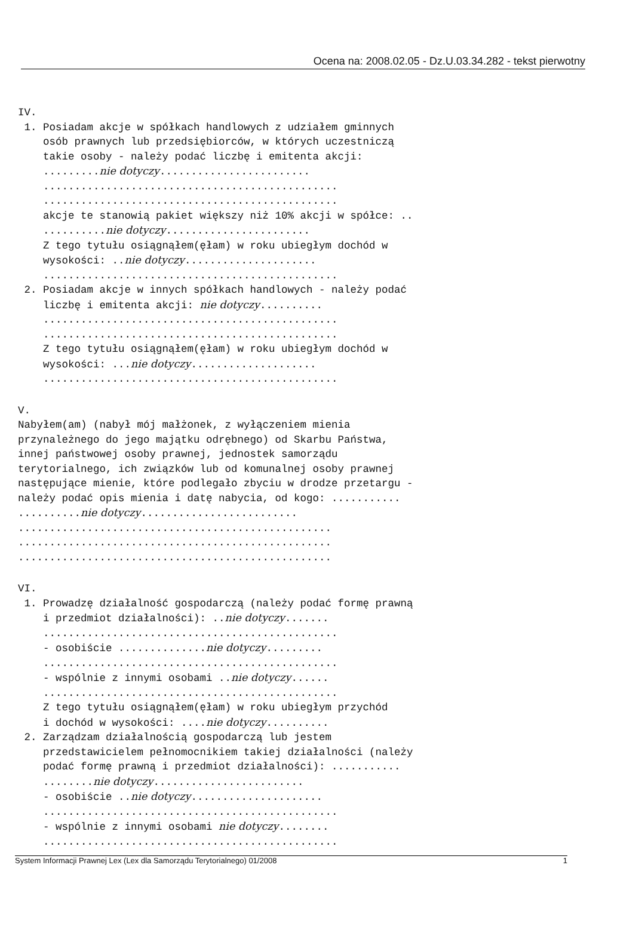Ocena na: 2008.02.05 - Dz.U.03.34.282 - tekst pierwotny
IV.
1. Posiadam akcje w spółkach handlowych z udziałem gminnych osób prawnych lub przedsiębiorców, w których uczestniczą takie osoby - należy podać liczbę i emitenta akcji: .........nie dotyczy........................ ............................................... ............................................... akcje te stanowią pakiet większy niż 10% akcji w spółce: .. ..........nie dotyczy....................... Z tego tytułu osiągnąłem(ęłam) w roku ubiegłym dochód w wysokości: ..nie dotyczy..................... ............................................... 2. Posiadam akcje w innych spółkach handlowych - należy podać liczbę i emitenta akcji: nie dotyczy.......... ............................................... ............................................... Z tego tytułu osiągnąłem(ęłam) w roku ubiegłym dochód w wysokości: ...nie dotyczy.................... ...............................................
V. Nabyłem(am) (nabył mój małżonek, z wyłączeniem mienia przynależnego do jego majątku odrębnego) od Skarbu Państwa, innej państwowej osoby prawnej, jednostek samorządu terytorialnego, ich związków lub od komunalnej osoby prawnej następujące mienie, które podlegało zbyciu w drodze przetargu - należy podać opis mienia i datę nabycia, od kogo: ........... ..........nie dotyczy......................... .................................................. .................................................. ..................................................
VI. 1. Prowadzę działalność gospodarczą (należy podać formę prawną i przedmiot działalności): ..nie dotyczy....... ............................................... - osobiście ..............nie dotyczy......... ............................................... - wspólnie z innymi osobami ..nie dotyczy...... ............................................... Z tego tytułu osiągnąłem(ęłam) w roku ubiegłym przychód i dochód w wysokości: ....nie dotyczy.......... 2. Zarządzam działalnością gospodarczą lub jestem przedstawicielem pełnomocnikiem takiej działalności (należy podać formę prawną i przedmiot działalności): ........... ........nie dotyczy........................ - osobiście ..nie dotyczy..................... ............................................... - wspólnie z innymi osobami nie dotyczy........ ...............................................
System Informacji Prawnej Lex (Lex dla Samorządu Terytorialnego) 01/2008 1